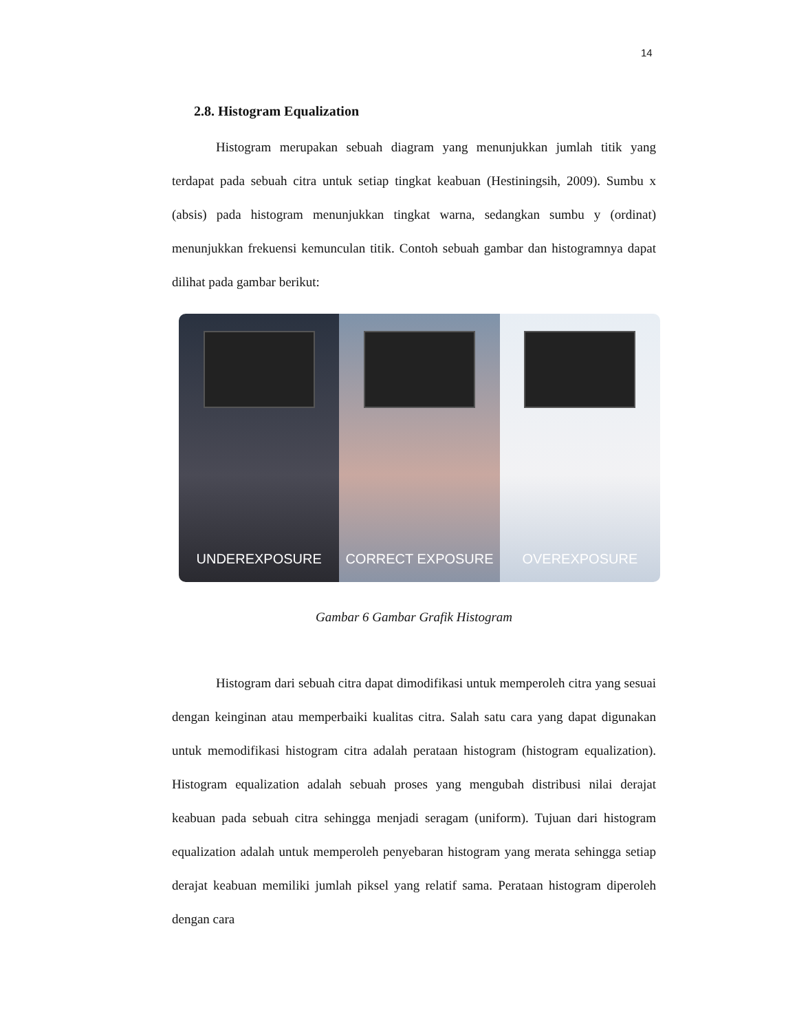14
2.8. Histogram Equalization
Histogram merupakan sebuah diagram yang menunjukkan jumlah titik yang terdapat pada sebuah citra untuk setiap tingkat keabuan (Hestiningsih, 2009). Sumbu x (absis) pada histogram menunjukkan tingkat warna, sedangkan sumbu y (ordinat) menunjukkan frekuensi kemunculan titik. Contoh sebuah gambar dan histogramnya dapat dilihat pada gambar berikut:
UNDEREXPOSURE CORRECT EXPOSURE OVEREXPOSURE
Gambar 6 Gambar Grafik Histogram
Histogram dari sebuah citra dapat dimodifikasi untuk memperoleh citra yang sesuai dengan keinginan atau memperbaiki kualitas citra. Salah satu cara yang dapat digunakan untuk memodifikasi histogram citra adalah perataan histogram (histogram equalization). Histogram equalization adalah sebuah proses yang mengubah distribusi nilai derajat keabuan pada sebuah citra sehingga menjadi seragam (uniform). Tujuan dari histogram equalization adalah untuk memperoleh penyebaran histogram yang merata sehingga setiap derajat keabuan memiliki jumlah piksel yang relatif sama. Perataan histogram diperoleh dengan cara